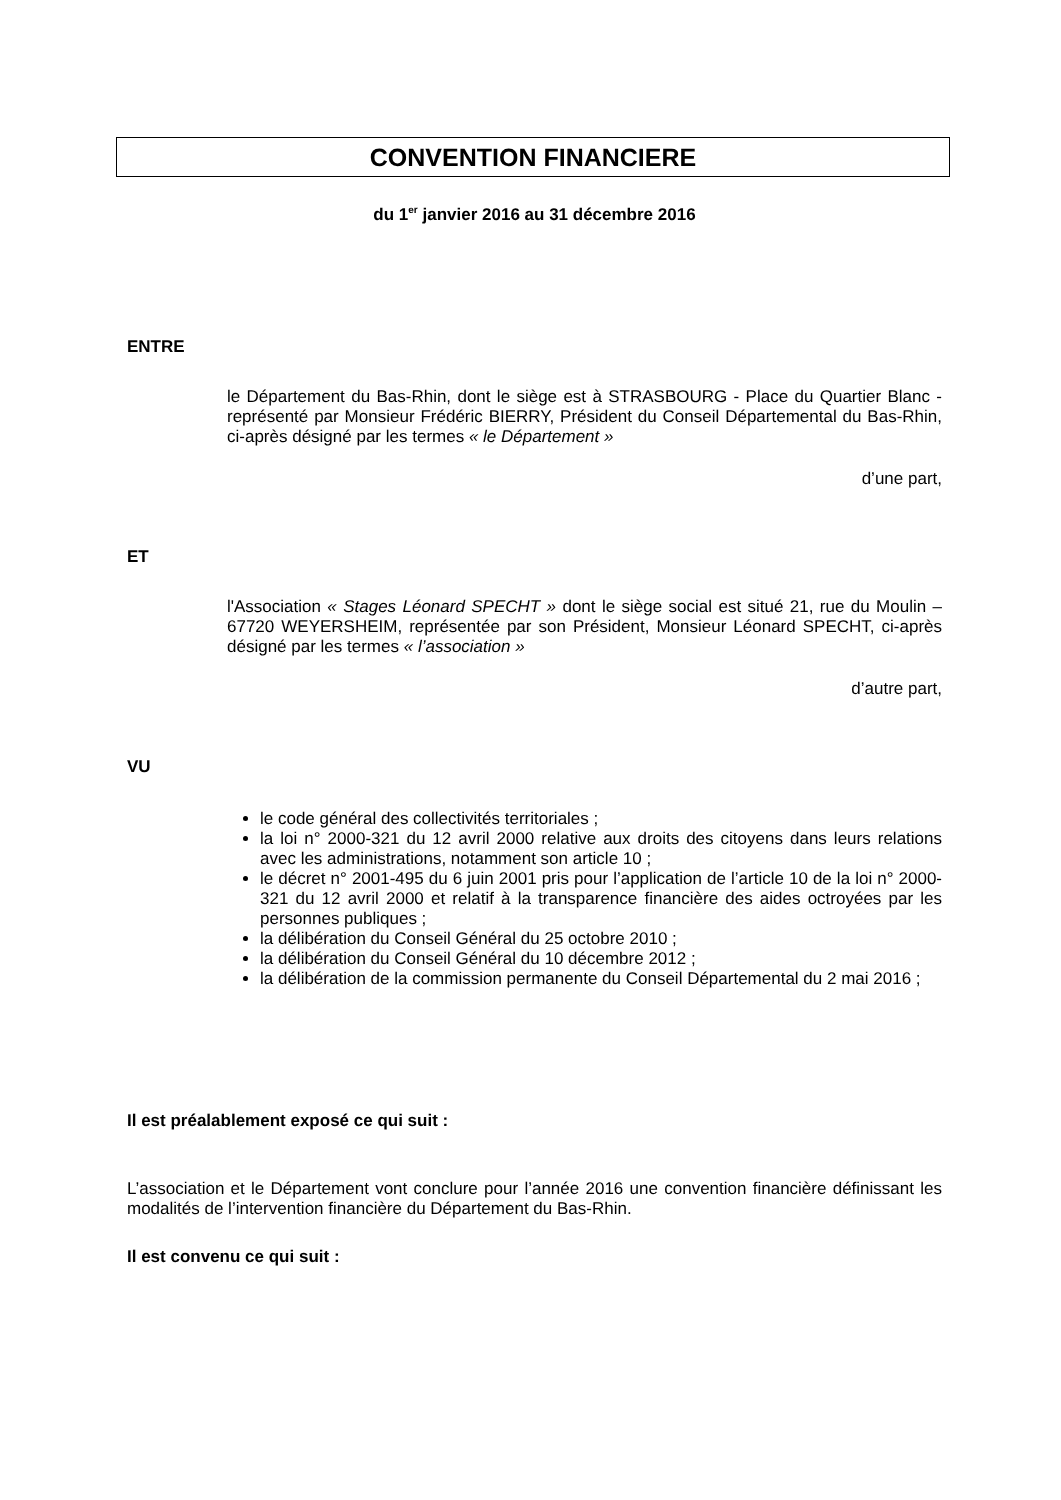CONVENTION FINANCIERE
du 1<sup>er</sup> janvier 2016 au 31 décembre 2016
ENTRE
le Département du Bas-Rhin, dont le siège est à STRASBOURG - Place du Quartier Blanc - représenté par Monsieur Frédéric BIERRY, Président du Conseil Départemental du Bas-Rhin, ci-après désigné par les termes « le Département »
d’une part,
ET
l'Association « Stages Léonard SPECHT » dont le siège social est situé 21, rue du Moulin – 67720 WEYERSHEIM, représentée par son Président, Monsieur Léonard SPECHT, ci-après désigné par les termes « l’association »
d’autre part,
VU
le code général des collectivités territoriales ;
la loi n° 2000-321 du 12 avril 2000 relative aux droits des citoyens dans leurs relations avec les administrations, notamment son article 10 ;
le décret n° 2001-495 du 6 juin 2001 pris pour l’application de l’article 10 de la loi n° 2000-321 du 12 avril 2000 et relatif à la transparence financière des aides octroyées par les personnes publiques ;
la délibération du Conseil Général du 25 octobre 2010 ;
la délibération du Conseil Général du 10 décembre 2012 ;
la délibération de la commission permanente du Conseil Départemental du 2 mai 2016 ;
Il est préalablement exposé ce qui suit :
L’association et le Département vont conclure pour l’année 2016 une convention financière définissant les modalités de l’intervention financière du Département du Bas-Rhin.
Il est convenu ce qui suit :